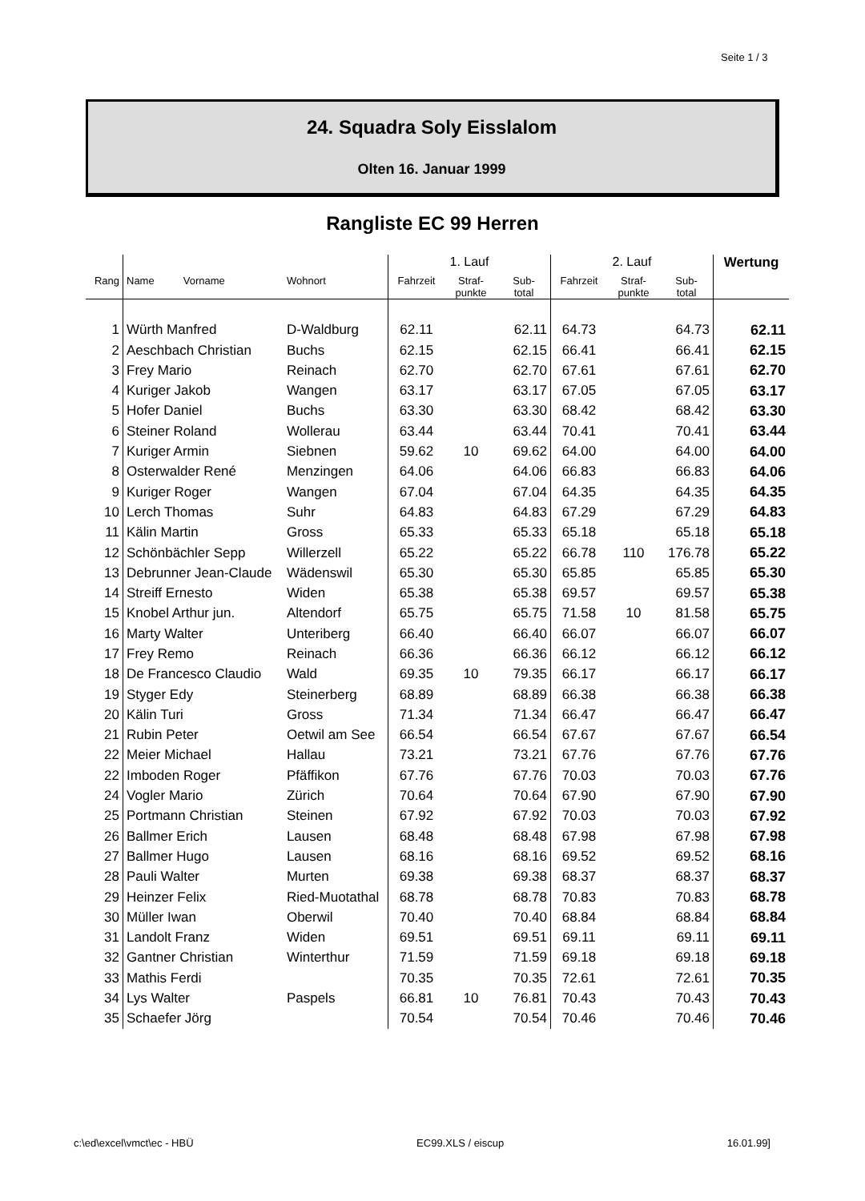Seite 1 / 3
24. Squadra Soly Eisslalom
Olten 16. Januar 1999
Rangliste EC 99 Herren
| | | | 1. Lauf | | | 2. Lauf | | | Wertung |
| --- | --- | --- | --- | --- | --- | --- | --- | --- | --- |
| Rang | Name Vorname | Wohnort | Fahrzeit | Straf- punkte | Sub- total | Fahrzeit | Straf- punkte | Sub- total | |
| 1 | Würth Manfred | D-Waldburg | 62.11 | | 62.11 | 64.73 | | 64.73 | 62.11 |
| 2 | Aeschbach Christian | Buchs | 62.15 | | 62.15 | 66.41 | | 66.41 | 62.15 |
| 3 | Frey Mario | Reinach | 62.70 | | 62.70 | 67.61 | | 67.61 | 62.70 |
| 4 | Kuriger Jakob | Wangen | 63.17 | | 63.17 | 67.05 | | 67.05 | 63.17 |
| 5 | Hofer Daniel | Buchs | 63.30 | | 63.30 | 68.42 | | 68.42 | 63.30 |
| 6 | Steiner Roland | Wollerau | 63.44 | | 63.44 | 70.41 | | 70.41 | 63.44 |
| 7 | Kuriger Armin | Siebnen | 59.62 | 10 | 69.62 | 64.00 | | 64.00 | 64.00 |
| 8 | Osterwalder René | Menzingen | 64.06 | | 64.06 | 66.83 | | 66.83 | 64.06 |
| 9 | Kuriger Roger | Wangen | 67.04 | | 67.04 | 64.35 | | 64.35 | 64.35 |
| 10 | Lerch Thomas | Suhr | 64.83 | | 64.83 | 67.29 | | 67.29 | 64.83 |
| 11 | Kälin Martin | Gross | 65.33 | | 65.33 | 65.18 | | 65.18 | 65.18 |
| 12 | Schönbächler Sepp | Willerzell | 65.22 | | 65.22 | 66.78 | 110 | 176.78 | 65.22 |
| 13 | Debrunner Jean-Claude | Wädenswil | 65.30 | | 65.30 | 65.85 | | 65.85 | 65.30 |
| 14 | Streiff Ernesto | Widen | 65.38 | | 65.38 | 69.57 | | 69.57 | 65.38 |
| 15 | Knobel Arthur jun. | Altendorf | 65.75 | | 65.75 | 71.58 | 10 | 81.58 | 65.75 |
| 16 | Marty Walter | Unteriberg | 66.40 | | 66.40 | 66.07 | | 66.07 | 66.07 |
| 17 | Frey Remo | Reinach | 66.36 | | 66.36 | 66.12 | | 66.12 | 66.12 |
| 18 | De Francesco Claudio | Wald | 69.35 | 10 | 79.35 | 66.17 | | 66.17 | 66.17 |
| 19 | Styger Edy | Steinerberg | 68.89 | | 68.89 | 66.38 | | 66.38 | 66.38 |
| 20 | Kälin Turi | Gross | 71.34 | | 71.34 | 66.47 | | 66.47 | 66.47 |
| 21 | Rubin Peter | Oetwil am See | 66.54 | | 66.54 | 67.67 | | 67.67 | 66.54 |
| 22 | Meier Michael | Hallau | 73.21 | | 73.21 | 67.76 | | 67.76 | 67.76 |
| 22 | Imboden Roger | Pfäffikon | 67.76 | | 67.76 | 70.03 | | 70.03 | 67.76 |
| 24 | Vogler Mario | Zürich | 70.64 | | 70.64 | 67.90 | | 67.90 | 67.90 |
| 25 | Portmann Christian | Steinen | 67.92 | | 67.92 | 70.03 | | 70.03 | 67.92 |
| 26 | Ballmer Erich | Lausen | 68.48 | | 68.48 | 67.98 | | 67.98 | 67.98 |
| 27 | Ballmer Hugo | Lausen | 68.16 | | 68.16 | 69.52 | | 69.52 | 68.16 |
| 28 | Pauli Walter | Murten | 69.38 | | 69.38 | 68.37 | | 68.37 | 68.37 |
| 29 | Heinzer Felix | Ried-Muotathal | 68.78 | | 68.78 | 70.83 | | 70.83 | 68.78 |
| 30 | Müller Iwan | Oberwil | 70.40 | | 70.40 | 68.84 | | 68.84 | 68.84 |
| 31 | Landolt Franz | Widen | 69.51 | | 69.51 | 69.11 | | 69.11 | 69.11 |
| 32 | Gantner Christian | Winterthur | 71.59 | | 71.59 | 69.18 | | 69.18 | 69.18 |
| 33 | Mathis Ferdi | | 70.35 | | 70.35 | 72.61 | | 72.61 | 70.35 |
| 34 | Lys Walter | Paspels | 66.81 | 10 | 76.81 | 70.43 | | 70.43 | 70.43 |
| 35 | Schaefer Jörg | | 70.54 | | 70.54 | 70.46 | | 70.46 | 70.46 |
c:\ed\excel\vmct\ec - HBÜ EC99.XLS / eiscup 16.01.99]